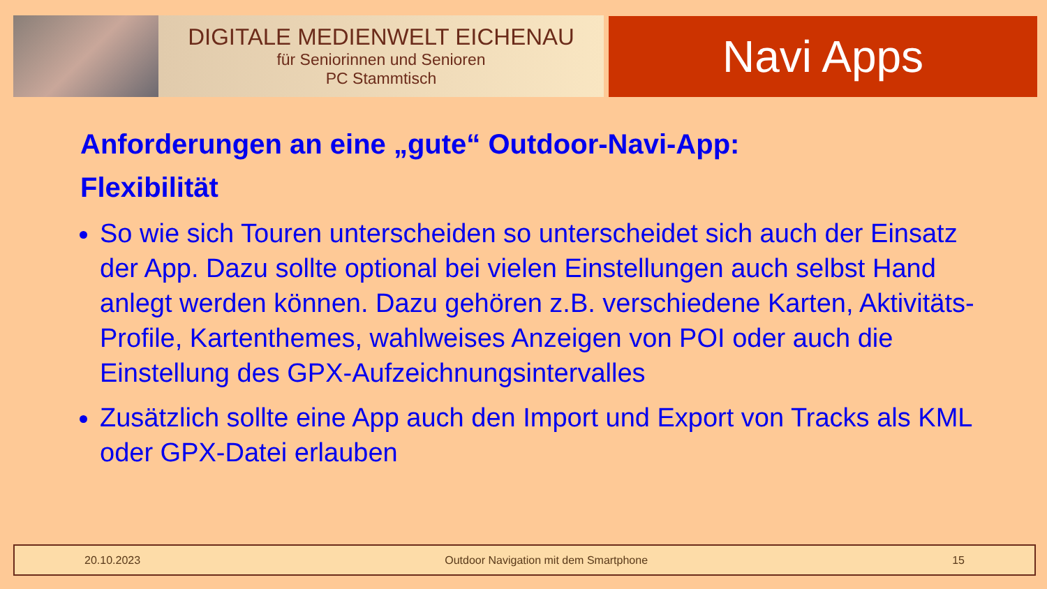DIGITALE MEDIENWELT EICHENAU
für Seniorinnen und Senioren
PC Stammtisch
Navi Apps
Anforderungen an eine „gute“ Outdoor-Navi-App:
Flexibilität
So wie sich Touren unterscheiden so unterscheidet sich auch der Einsatz der App. Dazu sollte optional bei vielen Einstellungen auch selbst Hand anlegt werden können. Dazu gehören z.B. verschiedene Karten, Aktivitäts-Profile, Kartenthemes, wahlweises Anzeigen von POI oder auch die Einstellung des GPX-Aufzeichnungsintervalles
Zusätzlich sollte eine App auch den Import und Export von Tracks als KML oder GPX-Datei erlauben
20.10.2023 Outdoor Navigation mit dem Smartphone 15